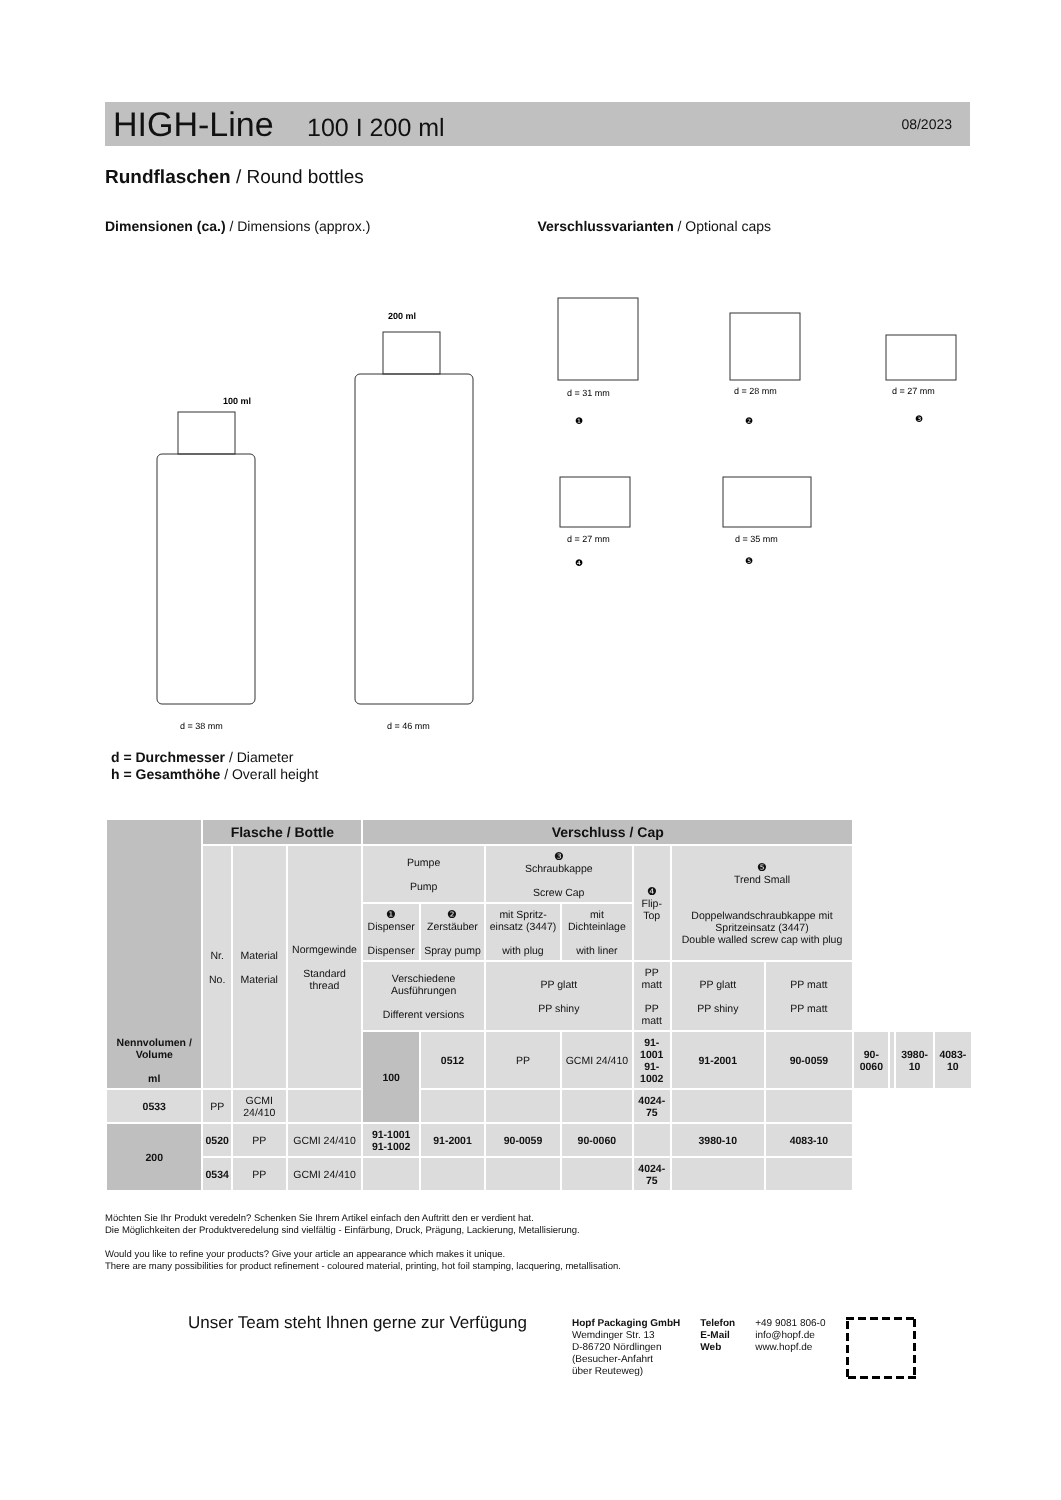HIGH-Line 100 I 200 ml
08/2023
Rundflaschen / Round bottles
Dimensionen (ca.) / Dimensions (approx.) Verschlussvarianten / Optional caps
100 ml
200 ml
d = 38 mm
d = 46 mm
d = 31 mm
d = 28 mm
d = 27 mm
d = 27 mm
d = 35 mm
❶
❷
❸
❹
❺
d = Durchmesser / Diameter
h = Gesamthöhe / Overall height
| Nennvolumen / Volume ml | Flasche / Bottle | | | Verschluss / Cap | | | | | | | | | | |
| | Nr. No. | Material Material | Normgewinde Standard thread | Pumpe Pump | | ❸ Schraubkappe Screw Cap | | ❹ Flip-Top | ❺ Trend Small Doppelwandschraubkappe mit Spritzeinsatz (3447) Double walled screw cap with plug | | | | | |
| | | | | ❶ Dispenser Dispenser | ❷ Zerstäuber Spray pump | mit Spritz-einsatz (3447) with plug | mit Dichteinlage with liner | | | | | | | |
| | | | | Verschiedene Ausführungen Different versions | | PP glatt PP shiny | | PP matt PP matt | PP glatt PP shiny | PP matt PP matt | | | | |
| | | | | 100 | 0512 | PP | GCMI 24/410 | 91-1001 91-1002 | 91-2001 | 90-0059 | 90-0060 | | 3980-10 | 4083-10 |
| 0533 | PP | GCMI 24/410 | | | | | | 4024-75 | | | | | | |
| 200 | 0520 | PP | GCMI 24/410 | 91-1001 91-1002 | 91-2001 | 90-0059 | 90-0060 | | 3980-10 | 4083-10 | | | | |
| | 0534 | PP | GCMI 24/410 | | | | | 4024-75 | | | | | | |
Möchten Sie Ihr Produkt veredeln? Schenken Sie Ihrem Artikel einfach den Auftritt den er verdient hat.
Die Möglichkeiten der Produktveredelung sind vielfältig - Einfärbung, Druck, Prägung, Lackierung, Metallisierung.
Would you like to refine your products? Give your article an appearance which makes it unique.
There are many possibilities for product refinement - coloured material, printing, hot foil stamping, lacquering, metallisation.
Unser Team steht Ihnen gerne zur Verfügung
Hopf Packaging GmbH
Wemdinger Str. 13
D-86720 Nördlingen
(Besucher-Anfahrt
über Reuteweg)
Telefon
E-Mail
Web
+49 9081 806-0
info@hopf.de
www.hopf.de